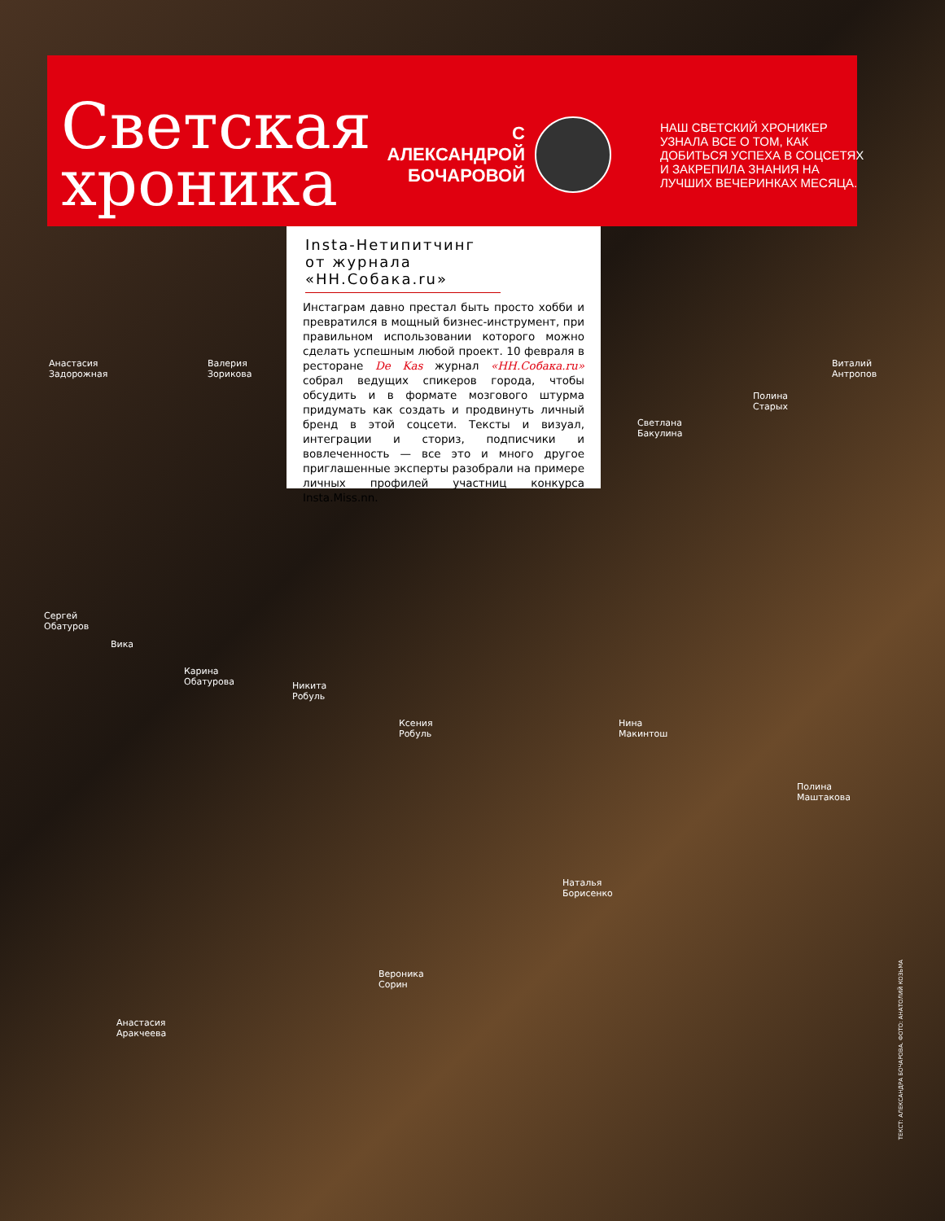Светская хроника
С АЛЕКСАНДРОЙ БОЧАРОВОЙ
НАШ СВЕТСКИЙ ХРОНИКЕР УЗНАЛА ВСЕ О ТОМ, КАК ДОБИТЬСЯ УСПЕХА В СОЦСЕТЯХ И ЗАКРЕПИЛА ЗНАНИЯ НА ЛУЧШИХ ВЕЧЕРИНКАХ МЕСЯЦА.
Insta-Нетипитчинг от журнала «НН.Собака.ru»
Инстаграм давно престал быть просто хобби и превратился в мощный бизнес-инструмент, при правильном использовании которого можно сделать успешным любой проект. 10 февраля в ресторане De Kas журнал «НН.Собака.ru» собрал ведущих спикеров города, чтобы обсудить и в формате мозгового штурма придумать как создать и продвинуть личный бренд в этой соцсети. Тексты и визуал, интеграции и сториз, подписчики и вовлеченность — все это и много другое приглашенные эксперты разобрали на примере личных профилей участниц конкурса Insta.Miss.nn.
Анастасия
Задорожная
Валерия
Зорикова
Светлана
Бакулина
Полина
Старых
Виталий
Антропов
Сергей
Обатуров
Вика
Карина
Обатурова
Никита
Робуль
Ксения
Робуль
Нина
Макинтош
Полина
Маштакова
Наталья
Борисенко
Вероника
Сорин
Анастасия
Аракчеева
ТЕКСТ: АЛЕКСАНДРА БОЧАРОВА. ФОТО: АНАТОЛИЙ КОЗЬМА